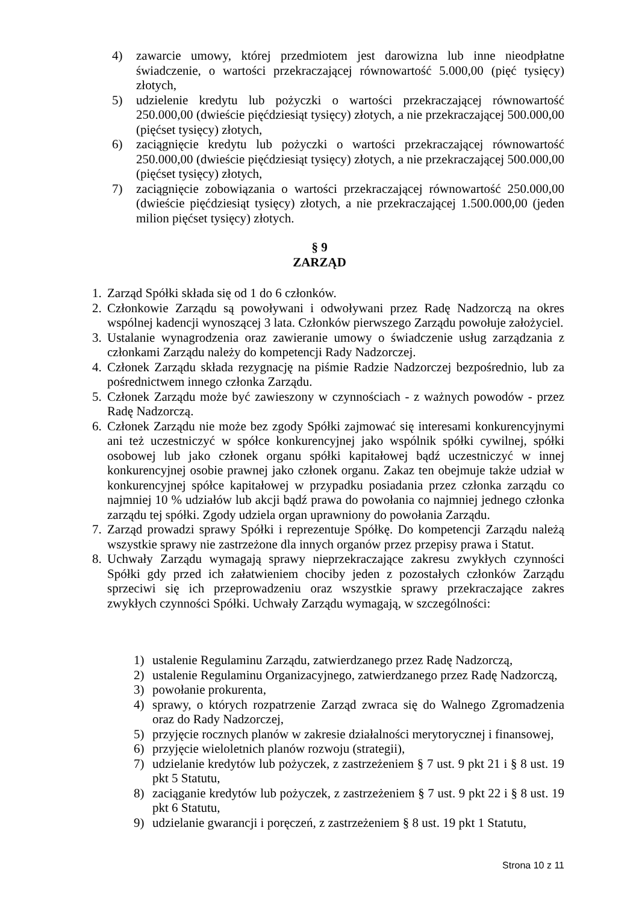4) zawarcie umowy, której przedmiotem jest darowizna lub inne nieodpłatne świadczenie, o wartości przekraczającej równowartość 5.000,00 (pięć tysięcy) złotych,
5) udzielenie kredytu lub pożyczki o wartości przekraczającej równowartość 250.000,00 (dwieście pięćdziesiąt tysięcy) złotych, a nie przekraczającej 500.000,00 (pięćset tysięcy) złotych,
6) zaciągnięcie kredytu lub pożyczki o wartości przekraczającej równowartość 250.000,00 (dwieście pięćdziesiąt tysięcy) złotych, a nie przekraczającej 500.000,00 (pięćset tysięcy) złotych,
7) zaciągnięcie zobowiązania o wartości przekraczającej równowartość 250.000,00 (dwieście pięćdziesiąt tysięcy) złotych, a nie przekraczającej 1.500.000,00 (jeden milion pięćset tysięcy) złotych.
§ 9
ZARZĄD
1. Zarząd Spółki składa się od 1 do 6 członków.
2. Członkowie Zarządu są powoływani i odwoływani przez Radę Nadzorczą na okres wspólnej kadencji wynoszącej 3 lata. Członków pierwszego Zarządu powołuje założyciel.
3. Ustalanie wynagrodzenia oraz zawieranie umowy o świadczenie usług zarządzania z członkami Zarządu należy do kompetencji Rady Nadzorczej.
4. Członek Zarządu składa rezygnację na piśmie Radzie Nadzorczej bezpośrednio, lub za pośrednictwem innego członka Zarządu.
5. Członek Zarządu może być zawieszony w czynnościach - z ważnych powodów - przez Radę Nadzorczą.
6. Członek Zarządu nie może bez zgody Spółki zajmować się interesami konkurencyjnymi ani też uczestniczyć w spółce konkurencyjnej jako wspólnik spółki cywilnej, spółki osobowej lub jako członek organu spółki kapitałowej bądź uczestniczyć w innej konkurencyjnej osobie prawnej jako członek organu. Zakaz ten obejmuje także udział w konkurencyjnej spółce kapitałowej w przypadku posiadania przez członka zarządu co najmniej 10 % udziałów lub akcji bądź prawa do powołania co najmniej jednego członka zarządu tej spółki. Zgody udziela organ uprawniony do powołania Zarządu.
7. Zarząd prowadzi sprawy Spółki i reprezentuje Spółkę. Do kompetencji Zarządu należą wszystkie sprawy nie zastrzeżone dla innych organów przez przepisy prawa i Statut.
8. Uchwały Zarządu wymagają sprawy nieprzekraczające zakresu zwykłych czynności Spółki gdy przed ich załatwieniem chociby jeden z pozostałych członków Zarządu sprzeciwi się ich przeprowadzeniu oraz wszystkie sprawy przekraczające zakres zwykłych czynności Spółki. Uchwały Zarządu wymagają, w szczególności:
1) ustalenie Regulaminu Zarządu, zatwierdzanego przez Radę Nadzorczą,
2) ustalenie Regulaminu Organizacyjnego, zatwierdzanego przez Radę Nadzorczą,
3) powołanie prokurenta,
4) sprawy, o których rozpatrzenie Zarząd zwraca się do Walnego Zgromadzenia oraz do Rady Nadzorczej,
5) przyjęcie rocznych planów w zakresie działalności merytorycznej i finansowej,
6) przyjęcie wieloletnich planów rozwoju (strategii),
7) udzielanie kredytów lub pożyczek, z zastrzeżeniem § 7 ust. 9 pkt 21 i § 8 ust. 19 pkt 5 Statutu,
8) zaciąganie kredytów lub pożyczek, z zastrzeżeniem § 7 ust. 9 pkt 22 i § 8 ust. 19 pkt 6 Statutu,
9) udzielanie gwarancji i poręczeń, z zastrzeżeniem § 8 ust. 19 pkt 1 Statutu,
Strona 10 z 11